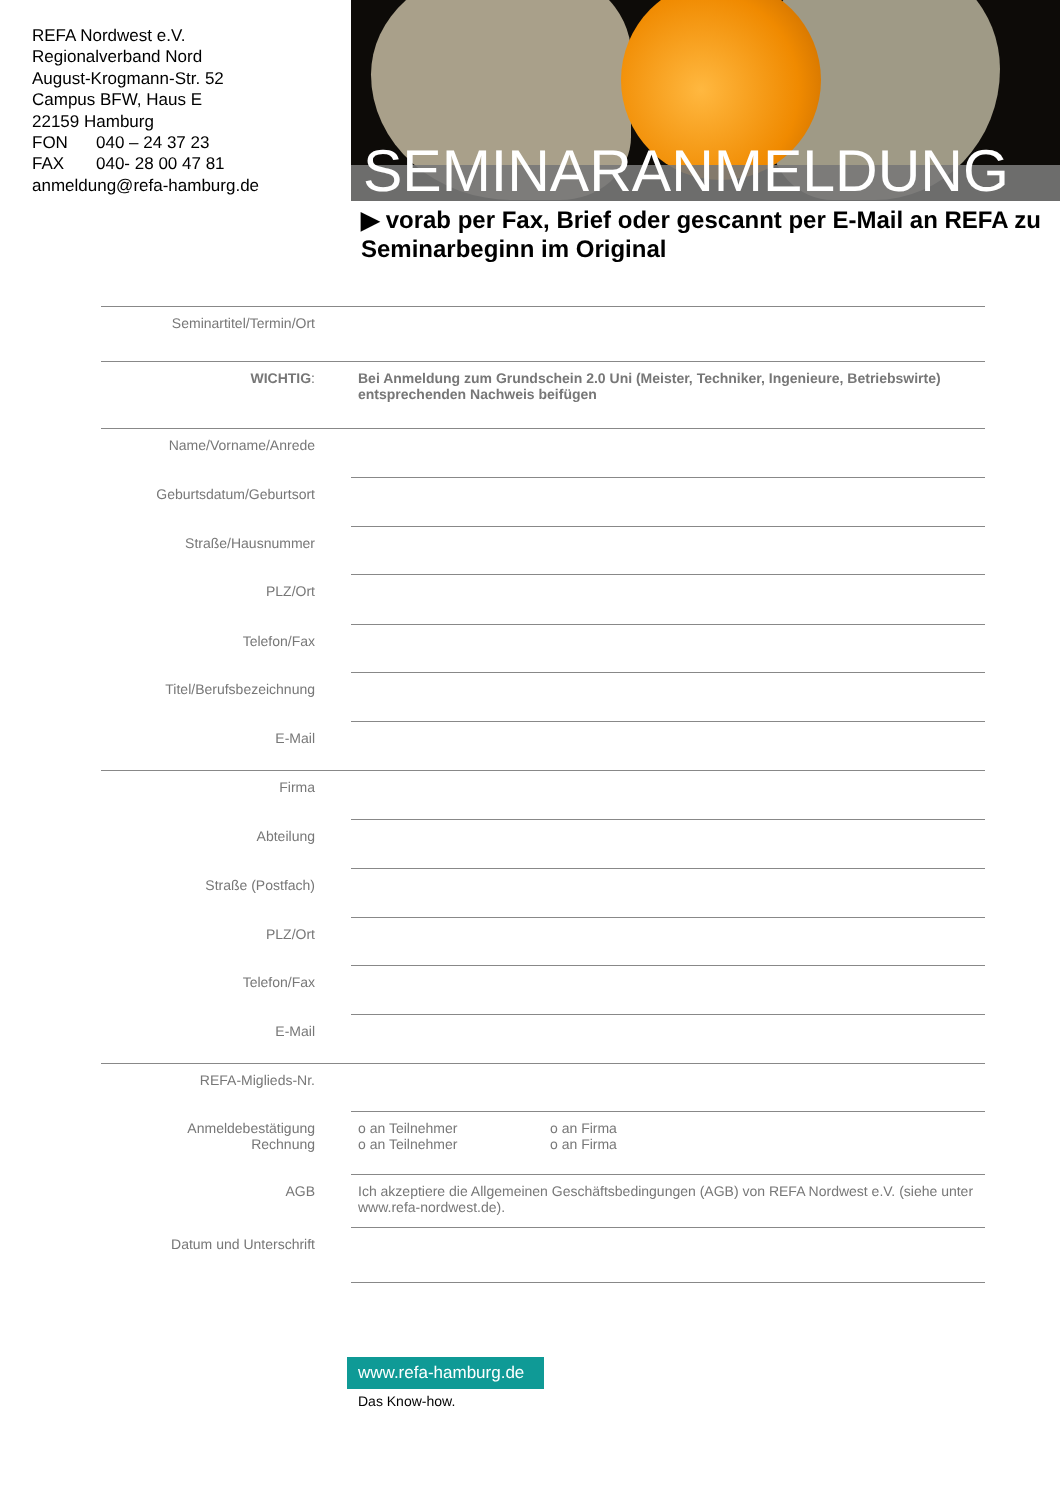REFA Nordwest e.V.
Regionalverband Nord
August-Krogmann-Str. 52
Campus BFW, Haus E
22159 Hamburg
FON 040 – 24 37 23
FAX 040- 28 00 47 81
anmeldung@refa-hamburg.de
SEMINARANMELDUNG
▶ vorab per Fax, Brief oder gescannt per E-Mail an REFA zu Seminarbeginn im Original
| Seminartitel/Termin/Ort | |
| WICHTIG : | Bei Anmeldung zum Grundschein 2.0 Uni (Meister, Techniker, Ingenieure, Betriebswirte) entsprechenden Nachweis beifügen |
| Name/Vorname/Anrede | |
| Geburtsdatum/Geburtsort | |
| Straße/Hausnummer | |
| PLZ/Ort | |
| Telefon/Fax | |
| Titel/Berufsbezeichnung | |
| E-Mail | |
| Firma | |
| Abteilung | |
| Straße (Postfach) | |
| PLZ/Ort | |
| Telefon/Fax | |
| E-Mail | |
| REFA-Miglieds-Nr. | |
| Anmeldebestätigung Rechnung | o an Teilnehmer o an Firma o an Teilnehmer o an Firma |
| AGB | Ich akzeptiere die Allgemeinen Geschäftsbedingungen (AGB) von REFA Nordwest e.V. (siehe unter www.refa-nordwest.de). |
| Datum und Unterschrift | |
www.refa-hamburg.de
Das Know-how.